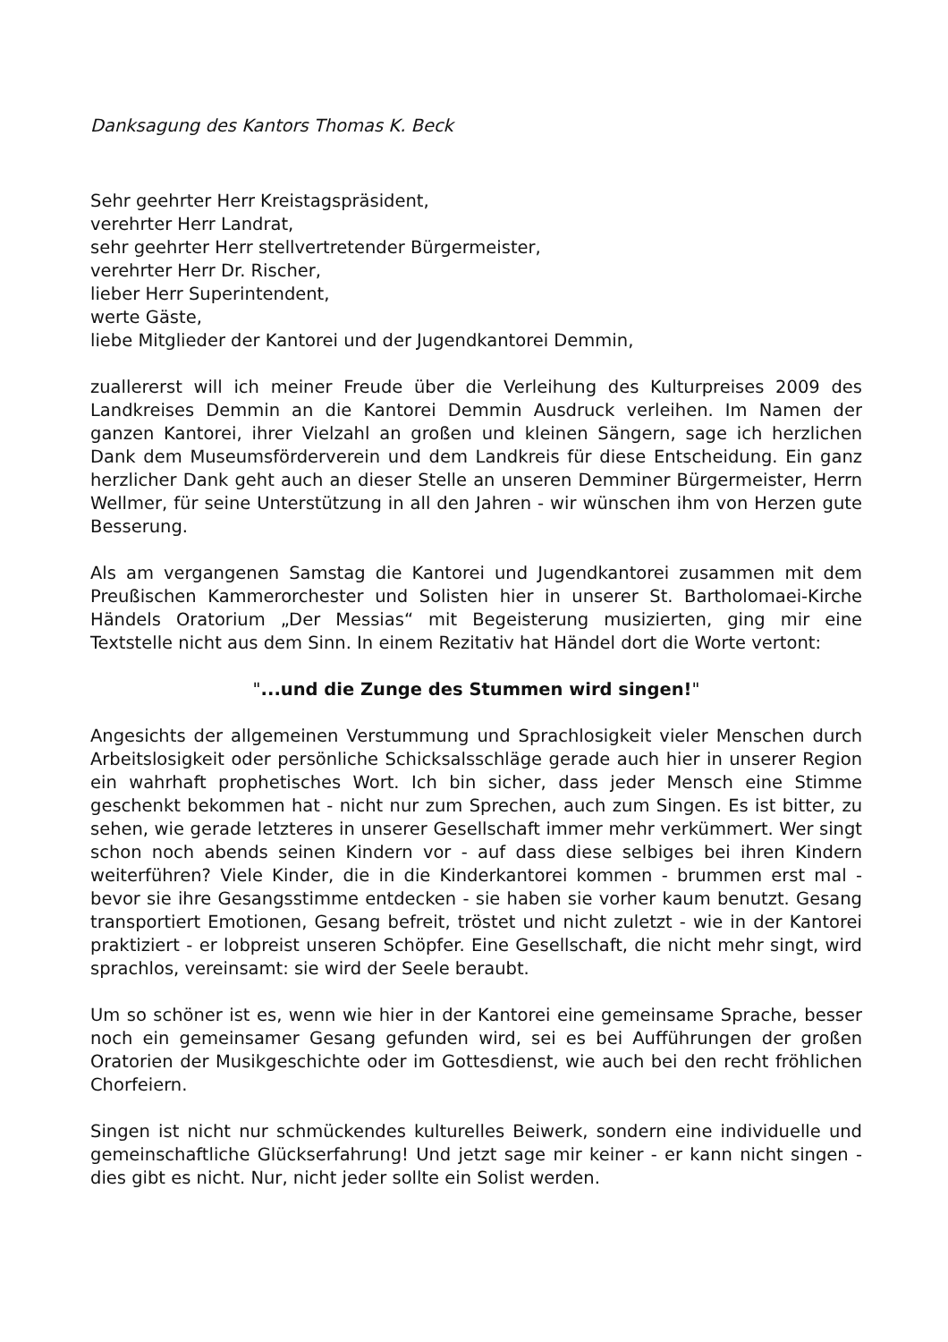Danksagung des Kantors Thomas K. Beck
Sehr geehrter Herr Kreistagspräsident,
verehrter Herr Landrat,
sehr geehrter Herr stellvertretender Bürgermeister,
verehrter Herr Dr. Rischer,
lieber Herr Superintendent,
werte Gäste,
liebe Mitglieder der Kantorei und der Jugendkantorei Demmin,
zuallererst will ich meiner Freude über die Verleihung des Kulturpreises 2009 des Landkreises Demmin an die Kantorei Demmin Ausdruck verleihen. Im Namen der ganzen Kantorei, ihrer Vielzahl an großen und kleinen Sängern, sage ich herzlichen Dank dem Museumsförderverein und dem Landkreis für diese Entscheidung. Ein ganz herzlicher Dank geht auch an dieser Stelle an unseren Demminer Bürgermeister, Herrn Wellmer, für seine Unterstützung in all den Jahren - wir wünschen ihm von Herzen gute Besserung.
Als am vergangenen Samstag die Kantorei und Jugendkantorei zusammen mit dem Preußischen Kammerorchester und Solisten hier in unserer St. Bartholomaei-Kirche Händels Oratorium „Der Messias“ mit Begeisterung musizierten, ging mir eine Textstelle nicht aus dem Sinn. In einem Rezitativ hat Händel dort die Worte vertont:
"...und die Zunge des Stummen wird singen!"
Angesichts der allgemeinen Verstummung und Sprachlosigkeit vieler Menschen durch Arbeitslosigkeit oder persönliche Schicksalsschläge gerade auch hier in unserer Region ein wahrhaft prophetisches Wort. Ich bin sicher, dass jeder Mensch eine Stimme geschenkt bekommen hat - nicht nur zum Sprechen, auch zum Singen. Es ist bitter, zu sehen, wie gerade letzteres in unserer Gesellschaft immer mehr verkümmert. Wer singt schon noch abends seinen Kindern vor - auf dass diese selbiges bei ihren Kindern weiterführen? Viele Kinder, die in die Kinderkantorei kommen - brummen erst mal - bevor sie ihre Gesangsstimme entdecken - sie haben sie vorher kaum benutzt. Gesang transportiert Emotionen, Gesang befreit, tröstet und nicht zuletzt - wie in der Kantorei praktiziert - er lobpreist unseren Schöpfer. Eine Gesellschaft, die nicht mehr singt, wird sprachlos, vereinsamt: sie wird der Seele beraubt.
Um so schöner ist es, wenn wie hier in der Kantorei eine gemeinsame Sprache, besser noch ein gemeinsamer Gesang gefunden wird, sei es bei Aufführungen der großen Oratorien der Musikgeschichte oder im Gottesdienst, wie auch bei den recht fröhlichen Chorfeiern.
Singen ist nicht nur schmückendes kulturelles Beiwerk, sondern eine individuelle und gemeinschaftliche Glückserfahrung! Und jetzt sage mir keiner - er kann nicht singen - dies gibt es nicht. Nur, nicht jeder sollte ein Solist werden.